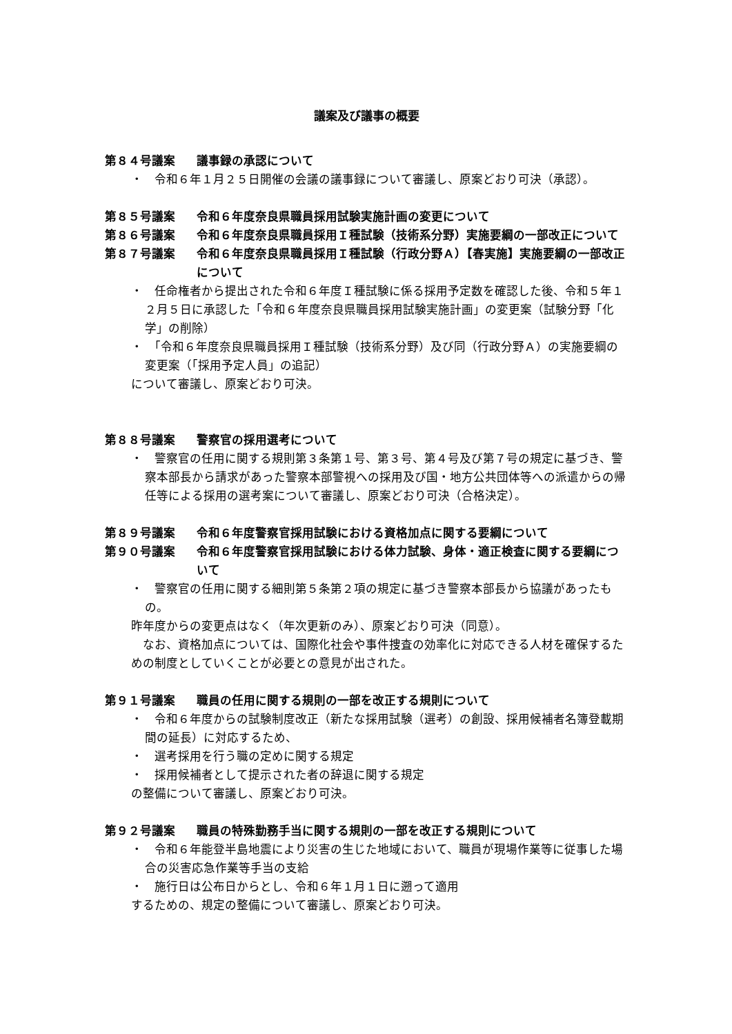議案及び議事の概要
第８４号議案 議事録の承認について
・　令和６年１月２５日開催の会議の議事録について審議し、原案どおり可決（承認）。
第８５号議案 令和６年度奈良県職員採用試験実施計画の変更について
第８６号議案 令和６年度奈良県職員採用Ｉ種試験（技術系分野）実施要綱の一部改正について
第８７号議案 令和６年度奈良県職員採用Ｉ種試験（行政分野Ａ）【春実施】実施要綱の一部改正について
・　任命権者から提出された令和６年度Ｉ種試験に係る採用予定数を確認した後、令和５年１２月５日に承認した「令和６年度奈良県職員採用試験実施計画」の変更案（試験分野「化学」の削除）
・　「令和６年度奈良県職員採用Ｉ種試験（技術系分野）及び同（行政分野Ａ）の実施要綱の変更案（「採用予定人員」の追記）
について審議し、原案どおり可決。
第８８号議案 警察官の採用選考について
・　警察官の任用に関する規則第３条第１号、第３号、第４号及び第７号の規定に基づき、警察本部長から請求があった警察本部警視への採用及び国・地方公共団体等への派遣からの帰任等による採用の選考案について審議し、原案どおり可決（合格決定）。
第８９号議案 令和６年度警察官採用試験における資格加点に関する要綱について
第９０号議案 令和６年度警察官採用試験における体力試験、身体・適正検査に関する要綱について
・　警察官の任用に関する細則第５条第２項の規定に基づき警察本部長から協議があったもの。
昨年度からの変更点はなく（年次更新のみ）、原案どおり可決（同意）。
　なお、資格加点については、国際化社会や事件捜査の効率化に対応できる人材を確保するための制度としていくことが必要との意見が出された。
第９１号議案 職員の任用に関する規則の一部を改正する規則について
・　令和６年度からの試験制度改正（新たな採用試験（選考）の創設、採用候補者名簿登載期間の延長）に対応するため、
・　選考採用を行う職の定めに関する規定
・　採用候補者として提示された者の辞退に関する規定
の整備について審議し、原案どおり可決。
第９２号議案 職員の特殊勤務手当に関する規則の一部を改正する規則について
・　令和６年能登半島地震により災害の生じた地域において、職員が現場作業等に従事した場合の災害応急作業等手当の支給
・　施行日は公布日からとし、令和６年１月１日に遡って適用
するための、規定の整備について審議し、原案どおり可決。